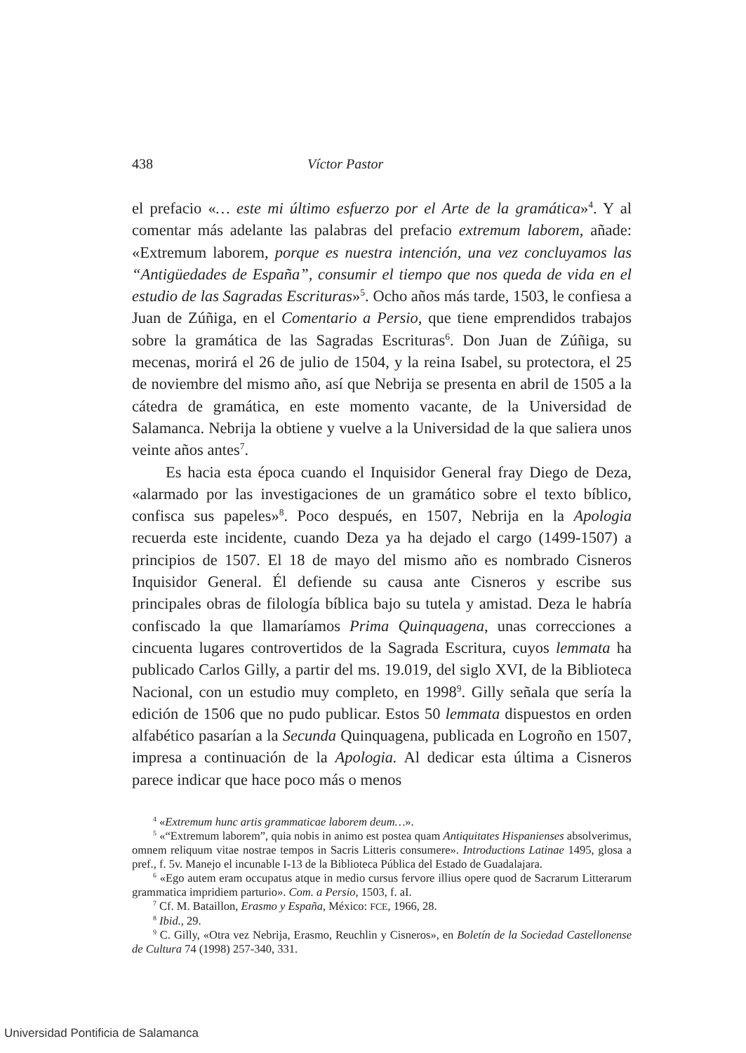438 Víctor Pastor
el prefacio «… este mi último esfuerzo por el Arte de la gramática»<sup>4</sup>. Y al comentar más adelante las palabras del prefacio extremum laborem, añade: «Extremum laborem, porque es nuestra intención, una vez concluyamos las “Antigüedades de España”, consumir el tiempo que nos queda de vida en el estudio de las Sagradas Escrituras»<sup>5</sup>. Ocho años más tarde, 1503, le confiesa a Juan de Zúñiga, en el Comentario a Persio, que tiene emprendidos trabajos sobre la gramática de las Sagradas Escrituras<sup>6</sup>. Don Juan de Zúñiga, su mecenas, morirá el 26 de julio de 1504, y la reina Isabel, su protectora, el 25 de noviembre del mismo año, así que Nebrija se presenta en abril de 1505 a la cátedra de gramática, en este momento vacante, de la Universidad de Salamanca. Nebrija la obtiene y vuelve a la Universidad de la que saliera unos veinte años antes<sup>7</sup>.
Es hacia esta época cuando el Inquisidor General fray Diego de Deza, «alarmado por las investigaciones de un gramático sobre el texto bíblico, confisca sus papeles»<sup>8</sup>. Poco después, en 1507, Nebrija en la Apologia recuerda este incidente, cuando Deza ya ha dejado el cargo (1499-1507) a principios de 1507. El 18 de mayo del mismo año es nombrado Cisneros Inquisidor General. Él defiende su causa ante Cisneros y escribe sus principales obras de filología bíblica bajo su tutela y amistad. Deza le habría confiscado la que llamaríamos Prima Quinquagena, unas correcciones a cincuenta lugares controvertidos de la Sagrada Escritura, cuyos lemmata ha publicado Carlos Gilly, a partir del ms. 19.019, del siglo XVI, de la Biblioteca Nacional, con un estudio muy completo, en 1998<sup>9</sup>. Gilly señala que sería la edición de 1506 que no pudo publicar. Estos 50 lemmata dispuestos en orden alfabético pasarían a la Secunda Quinquagena, publicada en Logroño en 1507, impresa a continuación de la Apologia. Al dedicar esta última a Cisneros parece indicar que hace poco más o menos
<sup>4</sup> «Extremum hunc artis grammaticae laborem deum…».
<sup>5</sup> «“Extremum laborem”, quia nobis in animo est postea quam Antiquitates Hispanienses absolverimus, omnem reliquum vitae nostrae tempos in Sacris Litteris consumere». Introductions Latinae 1495, glosa a pref., f. 5v. Manejo el incunable I-13 de la Biblioteca Pública del Estado de Guadalajara.
<sup>6</sup> «Ego autem eram occupatus atque in medio cursus fervore illius opere quod de Sacrarum Litterarum grammatica impridiem parturio». Com. a Persio, 1503, f. aI.
<sup>7</sup> Cf. M. Bataillon, Erasmo y España, México: FCE, 1966, 28.
<sup>8</sup> Ibid., 29.
<sup>9</sup> C. Gilly, «Otra vez Nebrija, Erasmo, Reuchlin y Cisneros», en Boletín de la Sociedad Castellonense de Cultura 74 (1998) 257-340, 331.
Universidad Pontificia de Salamanca